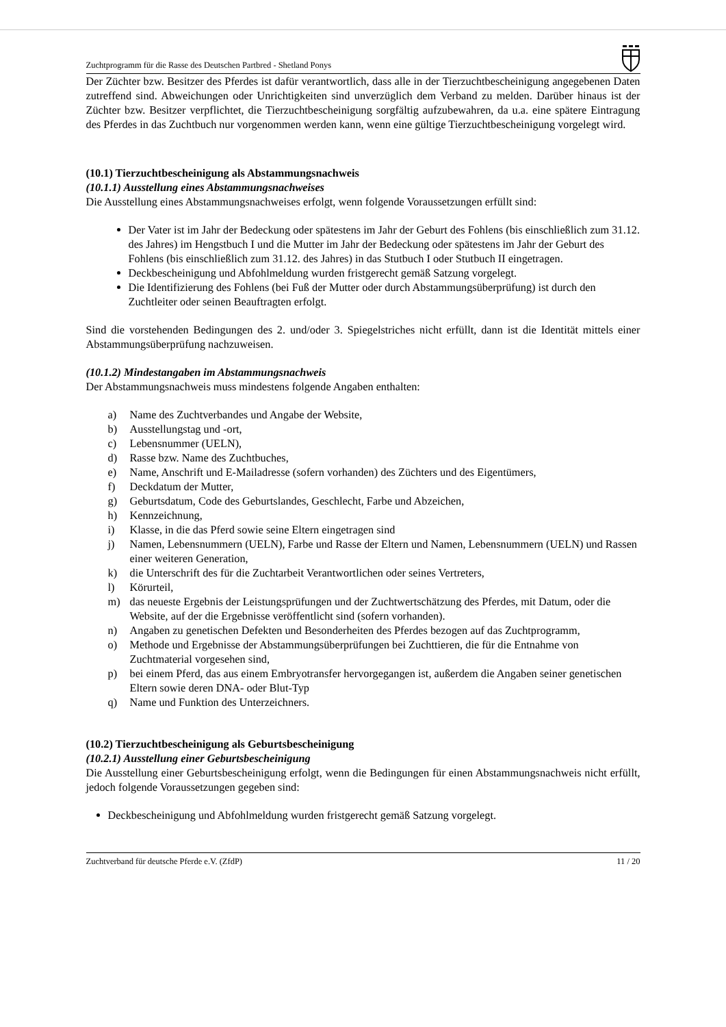Zuchtprogramm für die Rasse des Deutschen Partbred - Shetland Ponys
Der Züchter bzw. Besitzer des Pferdes ist dafür verantwortlich, dass alle in der Tierzuchtbescheinigung angegebenen Daten zutreffend sind. Abweichungen oder Unrichtigkeiten sind unverzüglich dem Verband zu melden. Darüber hinaus ist der Züchter bzw. Besitzer verpflichtet, die Tierzuchtbescheinigung sorgfältig aufzubewahren, da u.a. eine spätere Eintragung des Pferdes in das Zuchtbuch nur vorgenommen werden kann, wenn eine gültige Tierzuchtbescheinigung vorgelegt wird.
(10.1) Tierzuchtbescheinigung als Abstammungsnachweis
(10.1.1) Ausstellung eines Abstammungsnachweises
Die Ausstellung eines Abstammungsnachweises erfolgt, wenn folgende Voraussetzungen erfüllt sind:
Der Vater ist im Jahr der Bedeckung oder spätestens im Jahr der Geburt des Fohlens (bis einschließlich zum 31.12. des Jahres) im Hengstbuch I und die Mutter im Jahr der Bedeckung oder spätestens im Jahr der Geburt des Fohlens (bis einschließlich zum 31.12. des Jahres) in das Stutbuch I oder Stutbuch II eingetragen.
Deckbescheinigung und Abfohlmeldung wurden fristgerecht gemäß Satzung vorgelegt.
Die Identifizierung des Fohlens (bei Fuß der Mutter oder durch Abstammungsüberprüfung) ist durch den Zuchtleiter oder seinen Beauftragten erfolgt.
Sind die vorstehenden Bedingungen des 2. und/oder 3. Spiegelstriches nicht erfüllt, dann ist die Identität mittels einer Abstammungsüberprüfung nachzuweisen.
(10.1.2) Mindestangaben im Abstammungsnachweis
Der Abstammungsnachweis muss mindestens folgende Angaben enthalten:
a) Name des Zuchtverbandes und Angabe der Website,
b) Ausstellungstag und -ort,
c) Lebensnummer (UELN),
d) Rasse bzw. Name des Zuchtbuches,
e) Name, Anschrift und E-Mailadresse (sofern vorhanden) des Züchters und des Eigentümers,
f) Deckdatum der Mutter,
g) Geburtsdatum, Code des Geburtslandes, Geschlecht, Farbe und Abzeichen,
h) Kennzeichnung,
i) Klasse, in die das Pferd sowie seine Eltern eingetragen sind
j) Namen, Lebensnummern (UELN), Farbe und Rasse der Eltern und Namen, Lebensnummern (UELN) und Rassen einer weiteren Generation,
k) die Unterschrift des für die Zuchtarbeit Verantwortlichen oder seines Vertreters,
l) Körurteil,
m) das neueste Ergebnis der Leistungsprüfungen und der Zuchtwertschätzung des Pferdes, mit Datum, oder die Website, auf der die Ergebnisse veröffentlicht sind (sofern vorhanden).
n) Angaben zu genetischen Defekten und Besonderheiten des Pferdes bezogen auf das Zuchtprogramm,
o) Methode und Ergebnisse der Abstammungsüberprüfungen bei Zuchttieren, die für die Entnahme von Zuchtmaterial vorgesehen sind,
p) bei einem Pferd, das aus einem Embryotransfer hervorgegangen ist, außerdem die Angaben seiner genetischen Eltern sowie deren DNA- oder Blut-Typ
q) Name und Funktion des Unterzeichners.
(10.2) Tierzuchtbescheinigung als Geburtsbescheinigung
(10.2.1) Ausstellung einer Geburtsbescheinigung
Die Ausstellung einer Geburtsbescheinigung erfolgt, wenn die Bedingungen für einen Abstammungsnachweis nicht erfüllt, jedoch folgende Voraussetzungen gegeben sind:
Deckbescheinigung und Abfohlmeldung wurden fristgerecht gemäß Satzung vorgelegt.
Zuchtverband für deutsche Pferde e.V. (ZfdP) 11 / 20